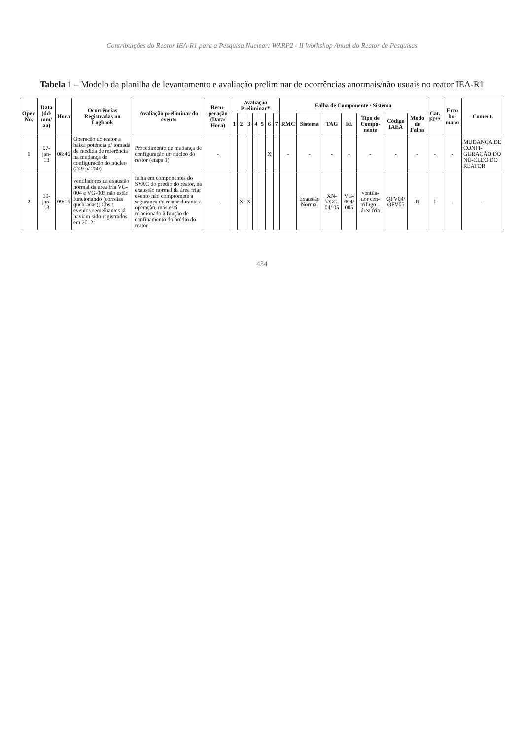Contribuições do Reator IEA-R1 para a Pesquisa Nuclear: WARP2 - II Workshop Anual do Reator de Pesquisas
Tabela 1 – Modelo da planilha de levantamento e avaliação preliminar de ocorrências anormais/não usuais no reator IEA-R1
| Oper. No. | Data (dd/ mm/ aa) | Hora | Ocorrências Registradas no Logbook | Avaliação preliminar do evento | Recu-peração (Data/ Hora) | Avaliação Preliminar* | | | | | | | Falha de Componente / Sistema | | | | | | | Cat. EI** | Erro hu-mano | Coment. |
| --- | --- | --- | --- | --- | --- | --- | --- | --- | --- | --- | --- | --- | --- | --- | --- | --- | --- | --- | --- | --- | --- | --- |
| | | | | | | 1 | 2 | 3 | 4 | 5 | 6 | 7 | RMC | Sistema | TAG | Id. | Tipo de Compo-nente | Código IAEA | Modo de Falha | | | |
| 1 | 07-jan-13 | 08:46 | Operação do reator a baixa potência p/ tomada de medida de referência na mudança de configuração do núcleo (249 p/ 250) | Procedimento de mudança de configuração do núcleo do reator (etapa 1) | - | | | | | | X | | - | - | - | - | - | - | - | - | - | MUDANÇA DE CONFI-GURAÇÃO DO NÚ-CLEO DO REATOR |
| 2 | 10-jan-13 | 09:15 | ventiladores da exaustão normal da área fria VG-004 e VG-005 não estão funcionando (correias quebradas); Obs.: eventos semelhantes já haviam sido registrados em 2012 | falha em componentes do SVAC do prédio do reator, na exaustão normal da área fria; evento não compromete a segurança do reator durante a operação, mas está relacionado à função de confinamento do prédio do reator | - | | X | X | | | | | | Exaustão Normal | XN-VGC-04/ 05 | VG-004/ 005 | ventila-dor cen-trífugo – área fria | QFV04/ QFV05 | R | I | - | - |
434